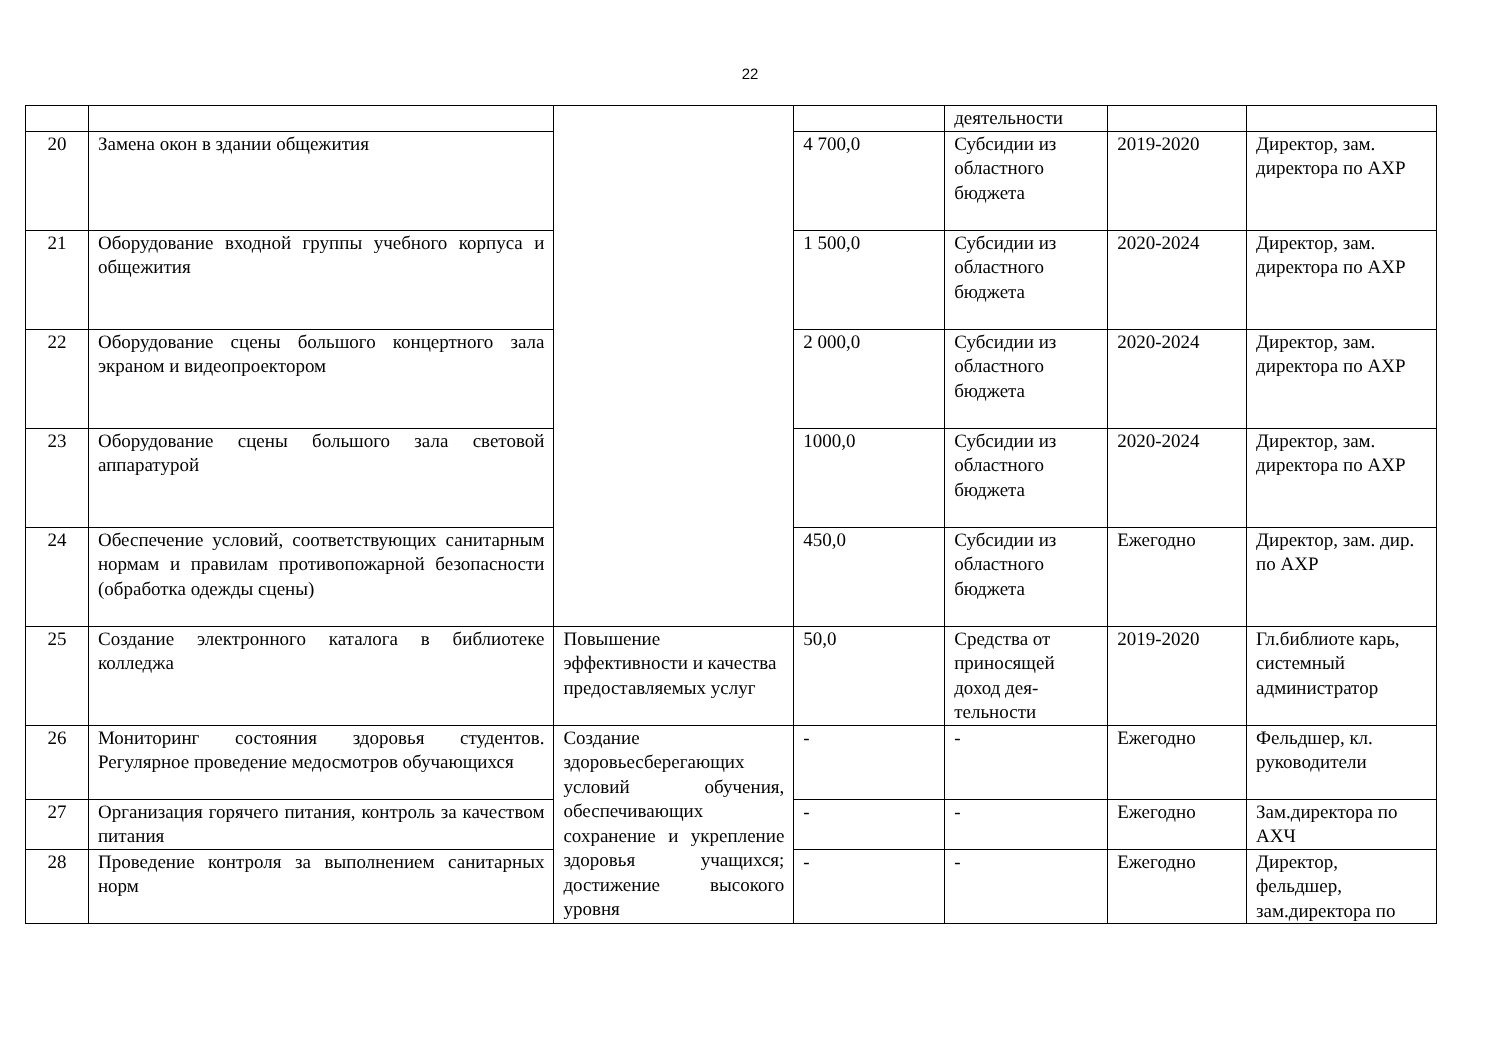22
| | | | | деятельности | | |
| 20 | Замена окон в здании общежития | | 4 700,0 | Субсидии из областного бюджета | 2019-2020 | Директор, зам. директора по АХР |
| 21 | Оборудование входной группы учебного корпуса и общежития | | 1 500,0 | Субсидии из областного бюджета | 2020-2024 | Директор, зам. директора по АХР |
| 22 | Оборудование сцены большого концертного зала экраном и видеопроектором | | 2 000,0 | Субсидии из областного бюджета | 2020-2024 | Директор, зам. директора по АХР |
| 23 | Оборудование сцены большого зала световой аппаратурой | | 1000,0 | Субсидии из областного бюджета | 2020-2024 | Директор, зам. директора по АХР |
| 24 | Обеспечение условий, соответствующих санитарным нормам и правилам противопожарной безопасности (обработка одежды сцены) | | 450,0 | Субсидии из областного бюджета | Ежегодно | Директор, зам. дир. по АХР |
| 25 | Создание электронного каталога в библиотеке колледжа | Повышение эффективности и качества предоставляемых услуг | 50,0 | Средства от приносящей доход дея-тельности | 2019-2020 | Гл.библиоте карь, системный администратор |
| 26 | Мониторинг состояния здоровья студентов. Регулярное проведение медосмотров обучающихся | Создание здоровьесберегающих условий обучения, обеспечивающих сохранение и укрепление здоровья учащихся; достижение высокого уровня | - | - | Ежегодно | Фельдшер, кл. руководители |
| 27 | Организация горячего питания, контроль за качеством питания | | - | - | Ежегодно | Зам.директора по АХЧ |
| 28 | Проведение контроля за выполнением санитарных норм | | - | - | Ежегодно | Директор, фельдшер, зам.директора по |